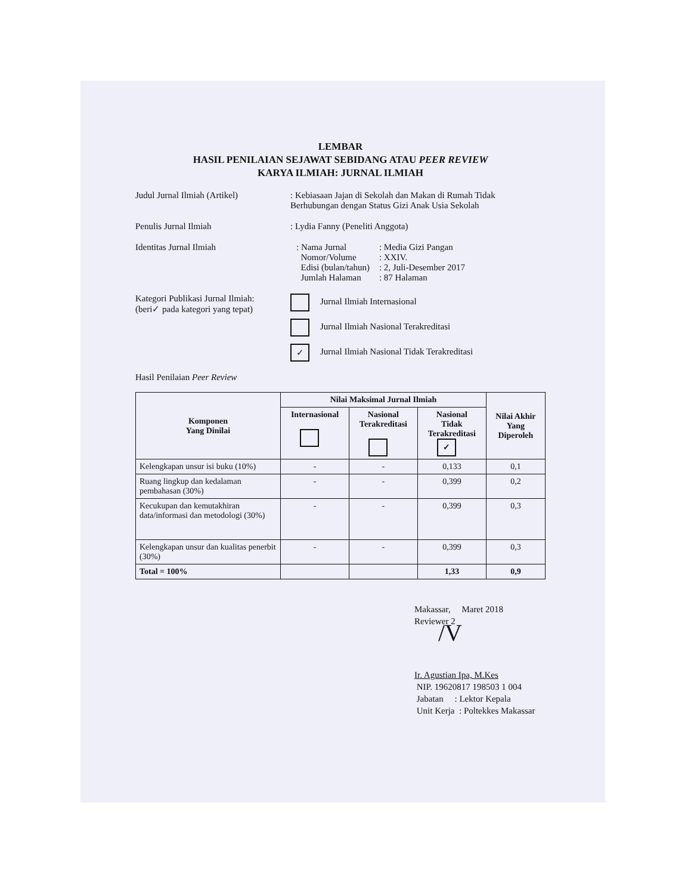LEMBAR
HASIL PENILAIAN SEJAWAT SEBIDANG ATAU PEER REVIEW
KARYA ILMIAH: JURNAL ILMIAH
Judul Jurnal Ilmiah (Artikel)
: Kebiasaan Jajan di Sekolah dan Makan di Rumah Tidak Berhubungan dengan Status Gizi Anak Usia Sekolah
Penulis Jurnal Ilmiah : Lydia Fanny (Peneliti Anggota)
Identitas Jurnal Ilmiah
| : Nama Jurnal Nomor/Volume Edisi (bulan/tahun) Jumlah Halaman | : Media Gizi Pangan : XXIV. : 2, Juli-Desember 2017 : 87 Halaman |
Kategori Publikasi Jurnal Ilmiah:
(beri✓ pada kategori yang tepat)
Jurnal Ilmiah Internasional
Jurnal Ilmiah Nasional Terakreditasi
✓ Jurnal Ilmiah Nasional Tidak Terakreditasi
Hasil Penilaian Peer Review
| Komponen Yang Dinilai | Nilai Maksimal Jurnal Ilmiah | | | Nilai Akhir Yang Diperoleh |
| --- | --- | --- | --- | --- |
| | Internasional | Nasional Terakreditasi | Nasional Tidak Terakreditasi ✓ | |
| Kelengkapan unsur isi buku (10%) | - | - | 0,133 | 0,1 |
| Ruang lingkup dan kedalaman pembahasan (30%) | - | - | 0,399 | 0,2 |
| Kecukupan dan kemutakhiran data/informasi dan metodologi (30%) | - | - | 0,399 | 0,3 |
| Kelengkapan unsur dan kualitas penerbit (30%) | - | - | 0,399 | 0,3 |
| Total = 100% | | | 1,33 | 0,9 |
Makassar, Maret 2018
Reviewer 2
/V
Ir. Agustian Ipa, M.Kes
NIP. 19620817 198503 1 004
Jabatan : Lektor Kepala
Unit Kerja : Poltekkes Makassar